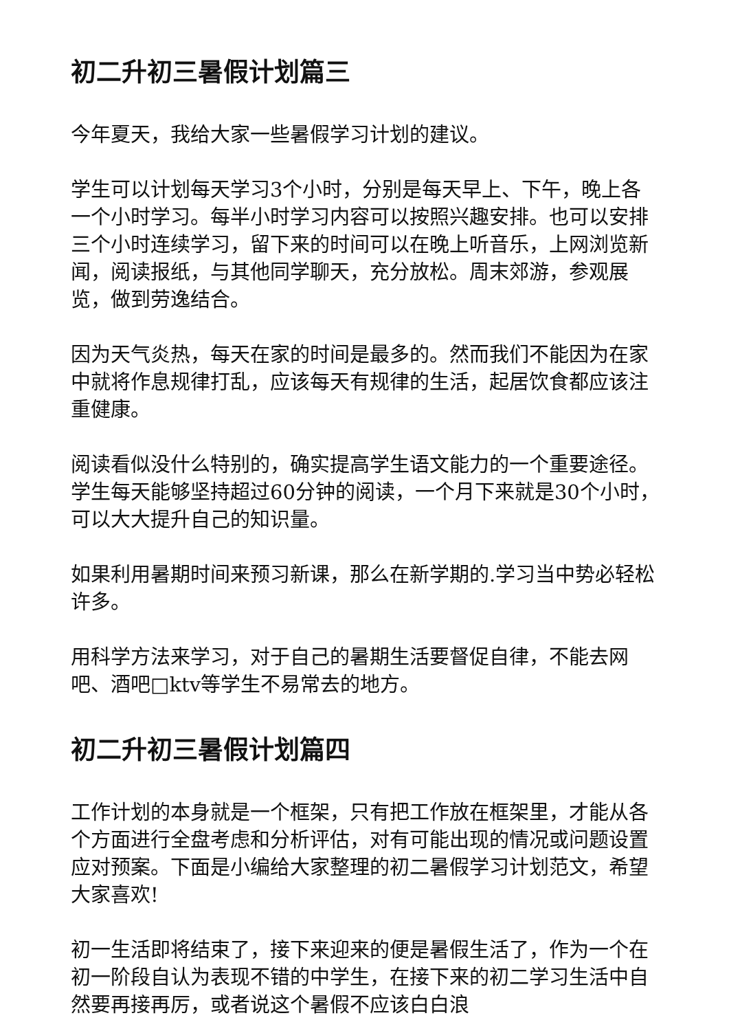初二升初三暑假计划篇三
今年夏天，我给大家一些暑假学习计划的建议。
学生可以计划每天学习3个小时，分别是每天早上、下午，晚上各一个小时学习。每半小时学习内容可以按照兴趣安排。也可以安排三个小时连续学习，留下来的时间可以在晚上听音乐，上网浏览新闻，阅读报纸，与其他同学聊天，充分放松。周末郊游，参观展览，做到劳逸结合。
因为天气炎热，每天在家的时间是最多的。然而我们不能因为在家中就将作息规律打乱，应该每天有规律的生活，起居饮食都应该注重健康。
阅读看似没什么特别的，确实提高学生语文能力的一个重要途径。学生每天能够坚持超过60分钟的阅读，一个月下来就是30个小时，可以大大提升自己的知识量。
如果利用暑期时间来预习新课，那么在新学期的.学习当中势必轻松许多。
用科学方法来学习，对于自己的暑期生活要督促自律，不能去网吧、酒吧□ktv等学生不易常去的地方。
初二升初三暑假计划篇四
工作计划的本身就是一个框架，只有把工作放在框架里，才能从各个方面进行全盘考虑和分析评估，对有可能出现的情况或问题设置应对预案。下面是小编给大家整理的初二暑假学习计划范文，希望大家喜欢!
初一生活即将结束了，接下来迎来的便是暑假生活了，作为一个在初一阶段自认为表现不错的中学生，在接下来的初二学习生活中自然要再接再厉，或者说这个暑假不应该白白浪